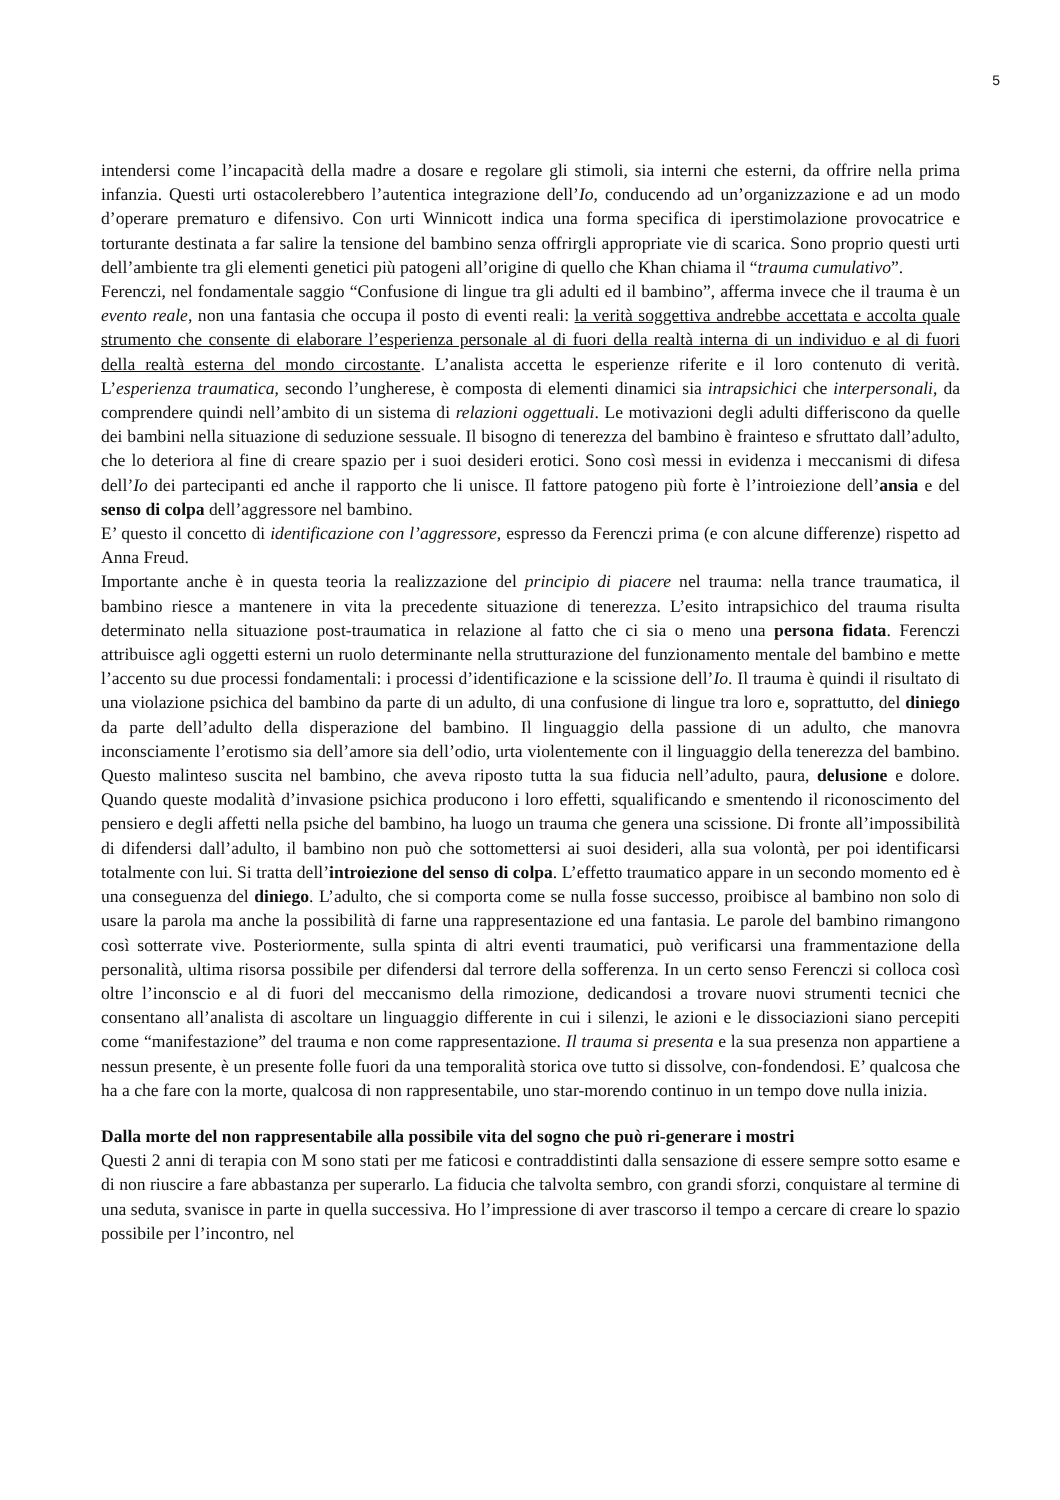5
intendersi come l’incapacità della madre a dosare e regolare gli stimoli, sia interni che esterni, da offrire nella prima infanzia. Questi urti ostacolerebbero l’autentica integrazione dell’Io, conducendo ad un’organizzazione e ad un modo d’operare prematuro e difensivo. Con urti Winnicott indica una forma specifica di iperstimolazione provocatrice e torturante destinata a far salire la tensione del bambino senza offrirgli appropriate vie di scarica. Sono proprio questi urti dell’ambiente tra gli elementi genetici più patogeni all’origine di quello che Khan chiama il “trauma cumulativo”.
Ferenczi, nel fondamentale saggio “Confusione di lingue tra gli adulti ed il bambino”, afferma invece che il trauma è un evento reale, non una fantasia che occupa il posto di eventi reali: la verità soggettiva andrebbe accettata e accolta quale strumento che consente di elaborare l’esperienza personale al di fuori della realtà interna di un individuo e al di fuori della realtà esterna del mondo circostante. L’analista accetta le esperienze riferite e il loro contenuto di verità. L’esperienza traumatica, secondo l’ungherese, è composta di elementi dinamici sia intrapsichici che interpersonali, da comprendere quindi nell’ambito di un sistema di relazioni oggettuali. Le motivazioni degli adulti differiscono da quelle dei bambini nella situazione di seduzione sessuale. Il bisogno di tenerezza del bambino è frainteso e sfruttato dall’adulto, che lo deteriora al fine di creare spazio per i suoi desideri erotici. Sono così messi in evidenza i meccanismi di difesa dell’Io dei partecipanti ed anche il rapporto che li unisce. Il fattore patogeno più forte è l’introiezione dell’ansia e del senso di colpa dell’aggressore nel bambino.
E’ questo il concetto di identificazione con l’aggressore, espresso da Ferenczi prima (e con alcune differenze) rispetto ad Anna Freud.
Importante anche è in questa teoria la realizzazione del principio di piacere nel trauma: nella trance traumatica, il bambino riesce a mantenere in vita la precedente situazione di tenerezza. L’esito intrapsichico del trauma risulta determinato nella situazione post-traumatica in relazione al fatto che ci sia o meno una persona fidata. Ferenczi attribuisce agli oggetti esterni un ruolo determinante nella strutturazione del funzionamento mentale del bambino e mette l’accento su due processi fondamentali: i processi d’identificazione e la scissione dell’Io. Il trauma è quindi il risultato di una violazione psichica del bambino da parte di un adulto, di una confusione di lingue tra loro e, soprattutto, del diniego da parte dell’adulto della disperazione del bambino. Il linguaggio della passione di un adulto, che manovra inconsciamente l’erotismo sia dell’amore sia dell’odio, urta violentemente con il linguaggio della tenerezza del bambino. Questo malinteso suscita nel bambino, che aveva riposto tutta la sua fiducia nell’adulto, paura, delusione e dolore. Quando queste modalità d’invasione psichica producono i loro effetti, squalificando e smentendo il riconoscimento del pensiero e degli affetti nella psiche del bambino, ha luogo un trauma che genera una scissione. Di fronte all’impossibilità di difendersi dall’adulto, il bambino non può che sottomettersi ai suoi desideri, alla sua volontà, per poi identificarsi totalmente con lui. Si tratta dell’introiezione del senso di colpa. L’effetto traumatico appare in un secondo momento ed è una conseguenza del diniego. L’adulto, che si comporta come se nulla fosse successo, proibisce al bambino non solo di usare la parola ma anche la possibilità di farne una rappresentazione ed una fantasia. Le parole del bambino rimangono così sotterrate vive. Posteriormente, sulla spinta di altri eventi traumatici, può verificarsi una frammentazione della personalità, ultima risorsa possibile per difendersi dal terrore della sofferenza. In un certo senso Ferenczi si colloca così oltre l’inconscio e al di fuori del meccanismo della rimozione, dedicandosi a trovare nuovi strumenti tecnici che consentano all’analista di ascoltare un linguaggio differente in cui i silenzi, le azioni e le dissociazioni siano percepiti come “manifestazione” del trauma e non come rappresentazione. Il trauma si presenta e la sua presenza non appartiene a nessun presente, è un presente folle fuori da una temporalità storica ove tutto si dissolve, con-fondendosi. E’ qualcosa che ha a che fare con la morte, qualcosa di non rappresentabile, uno star-morendo continuo in un tempo dove nulla inizia.
Dalla morte del non rappresentabile alla possibile vita del sogno che può ri-generare i mostri
Questi 2 anni di terapia con M sono stati per me faticosi e contraddistinti dalla sensazione di essere sempre sotto esame e di non riuscire a fare abbastanza per superarlo. La fiducia che talvolta sembro, con grandi sforzi, conquistare al termine di una seduta, svanisce in parte in quella successiva. Ho l’impressione di aver trascorso il tempo a cercare di creare lo spazio possibile per l’incontro, nel